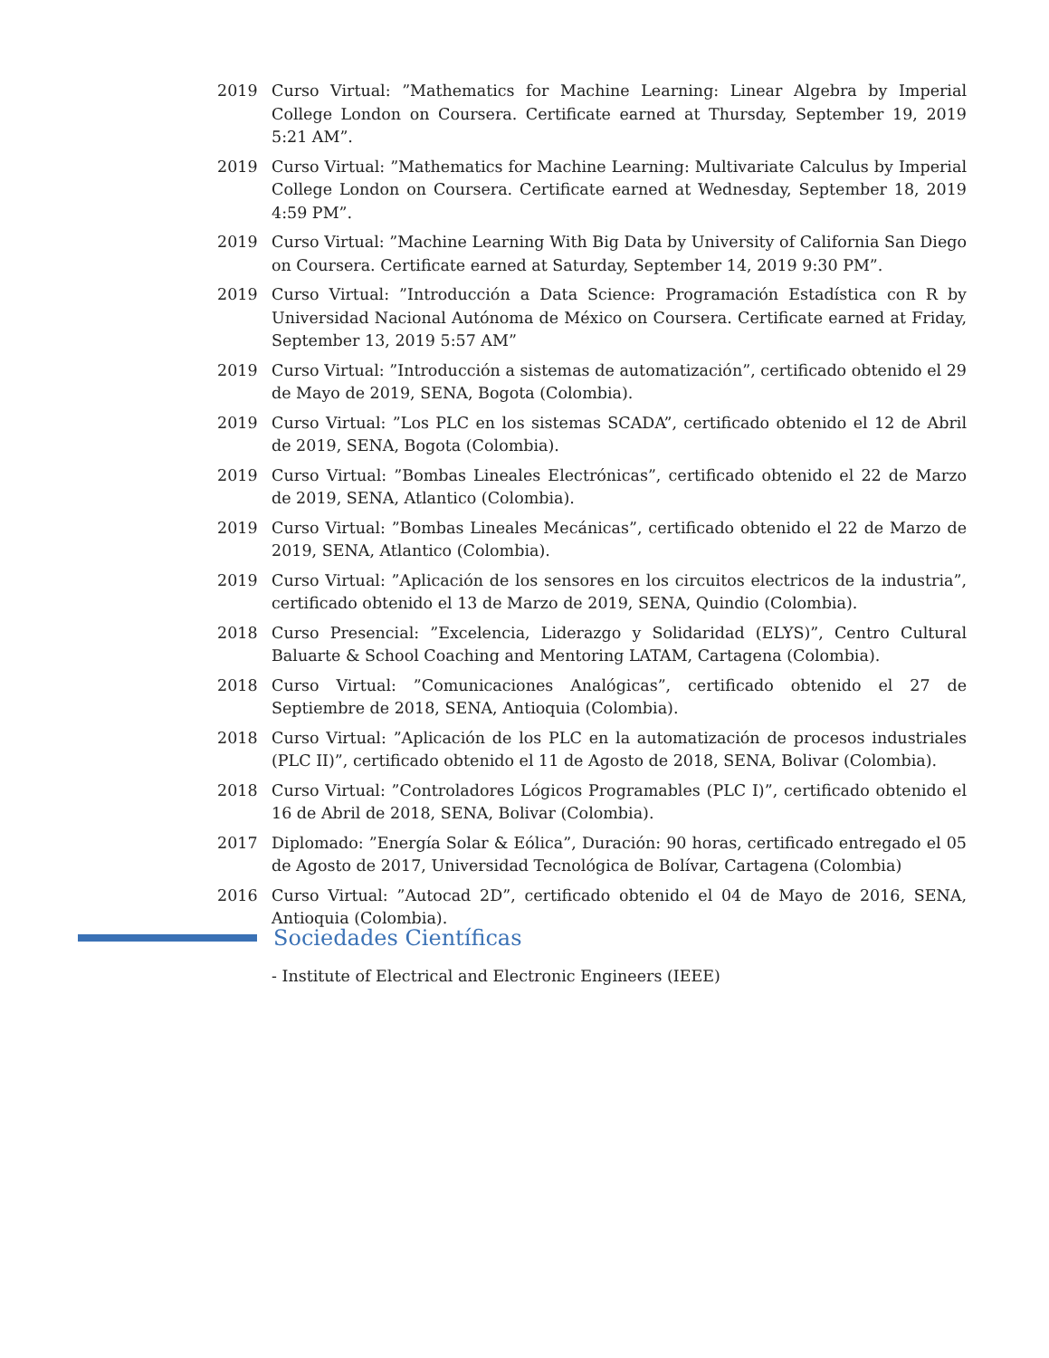2019 Curso Virtual: ”Mathematics for Machine Learning: Linear Algebra by Imperial College London on Coursera. Certificate earned at Thursday, September 19, 2019 5:21 AM”.
2019 Curso Virtual: ”Mathematics for Machine Learning: Multivariate Calculus by Imperial College London on Coursera. Certificate earned at Wednesday, September 18, 2019 4:59 PM”.
2019 Curso Virtual: ”Machine Learning With Big Data by University of California San Diego on Coursera. Certificate earned at Saturday, September 14, 2019 9:30 PM”.
2019 Curso Virtual: ”Introducción a Data Science: Programación Estadística con R by Universidad Nacional Autónoma de México on Coursera. Certificate earned at Friday, September 13, 2019 5:57 AM”
2019 Curso Virtual: ”Introducción a sistemas de automatización”, certificado obtenido el 29 de Mayo de 2019, SENA, Bogota (Colombia).
2019 Curso Virtual: ”Los PLC en los sistemas SCADA”, certificado obtenido el 12 de Abril de 2019, SENA, Bogota (Colombia).
2019 Curso Virtual: ”Bombas Lineales Electrónicas”, certificado obtenido el 22 de Marzo de 2019, SENA, Atlantico (Colombia).
2019 Curso Virtual: ”Bombas Lineales Mecánicas”, certificado obtenido el 22 de Marzo de 2019, SENA, Atlantico (Colombia).
2019 Curso Virtual: ”Aplicación de los sensores en los circuitos electricos de la industria”, certificado obtenido el 13 de Marzo de 2019, SENA, Quindio (Colombia).
2018 Curso Presencial: ”Excelencia, Liderazgo y Solidaridad (ELYS)”, Centro Cultural Baluarte & School Coaching and Mentoring LATAM, Cartagena (Colombia).
2018 Curso Virtual: ”Comunicaciones Analógicas”, certificado obtenido el 27 de Septiembre de 2018, SENA, Antioquia (Colombia).
2018 Curso Virtual: ”Aplicación de los PLC en la automatización de procesos industriales (PLC II)”, certificado obtenido el 11 de Agosto de 2018, SENA, Bolivar (Colombia).
2018 Curso Virtual: ”Controladores Lógicos Programables (PLC I)”, certificado obtenido el 16 de Abril de 2018, SENA, Bolivar (Colombia).
2017 Diplomado: ”Energía Solar & Eólica”, Duración: 90 horas, certificado entregado el 05 de Agosto de 2017, Universidad Tecnológica de Bolívar, Cartagena (Colombia)
2016 Curso Virtual: ”Autocad 2D”, certificado obtenido el 04 de Mayo de 2016, SENA, Antioquia (Colombia).
Sociedades Científicas
- Institute of Electrical and Electronic Engineers (IEEE)